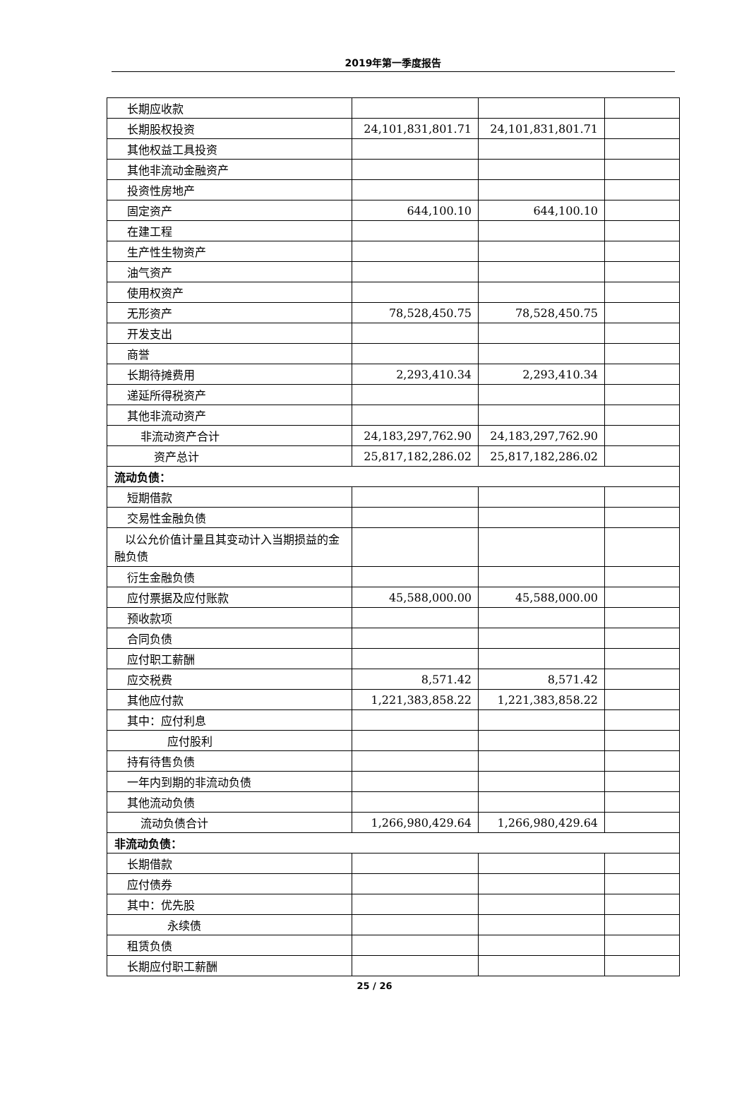2019年第一季度报告
| 长期应收款 | | | |
| 长期股权投资 | 24,101,831,801.71 | 24,101,831,801.71 | |
| 其他权益工具投资 | | | |
| 其他非流动金融资产 | | | |
| 投资性房地产 | | | |
| 固定资产 | 644,100.10 | 644,100.10 | |
| 在建工程 | | | |
| 生产性生物资产 | | | |
| 油气资产 | | | |
| 使用权资产 | | | |
| 无形资产 | 78,528,450.75 | 78,528,450.75 | |
| 开发支出 | | | |
| 商誉 | | | |
| 长期待摊费用 | 2,293,410.34 | 2,293,410.34 | |
| 递延所得税资产 | | | |
| 其他非流动资产 | | | |
| 非流动资产合计 | 24,183,297,762.90 | 24,183,297,762.90 | |
| 资产总计 | 25,817,182,286.02 | 25,817,182,286.02 | |
| 流动负债： | | | |
| 短期借款 | | | |
| 交易性金融负债 | | | |
| 以公允价值计量且其变动计入当期损益的金融负债 | | | |
| 衍生金融负债 | | | |
| 应付票据及应付账款 | 45,588,000.00 | 45,588,000.00 | |
| 预收款项 | | | |
| 合同负债 | | | |
| 应付职工薪酬 | | | |
| 应交税费 | 8,571.42 | 8,571.42 | |
| 其他应付款 | 1,221,383,858.22 | 1,221,383,858.22 | |
| 其中：应付利息 | | | |
| 应付股利 | | | |
| 持有待售负债 | | | |
| 一年内到期的非流动负债 | | | |
| 其他流动负债 | | | |
| 流动负债合计 | 1,266,980,429.64 | 1,266,980,429.64 | |
| 非流动负债： | | | |
| 长期借款 | | | |
| 应付债券 | | | |
| 其中：优先股 | | | |
| 永续债 | | | |
| 租赁负债 | | | |
| 长期应付职工薪酬 | | | |
25 / 26